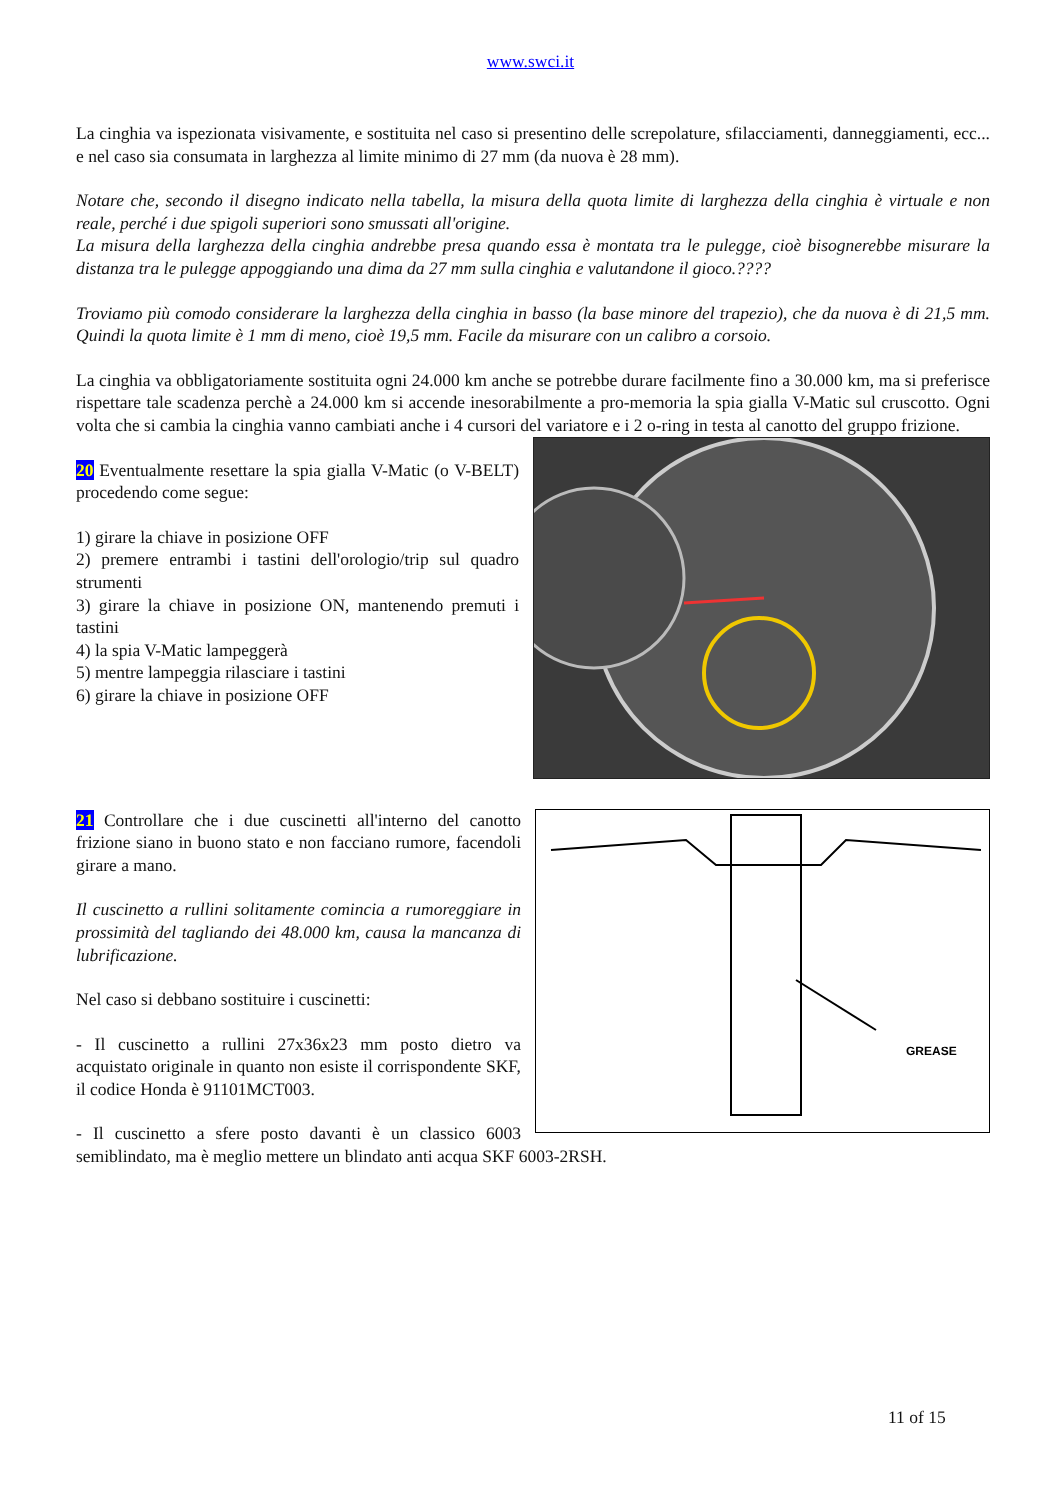www.swci.it
La cinghia va ispezionata visivamente, e sostituita nel caso si presentino delle screpolature, sfilacciamenti, danneggiamenti, ecc... e nel caso sia consumata in larghezza al limite minimo di 27 mm (da nuova è 28 mm).
Notare che, secondo il disegno indicato nella tabella, la misura della quota limite di larghezza della cinghia è virtuale e non reale, perché i due spigoli superiori sono smussati all'origine.
La misura della larghezza della cinghia andrebbe presa quando essa è montata tra le pulegge, cioè bisognerebbe misurare la distanza tra le pulegge appoggiando una dima da 27 mm sulla cinghia e valutandone il gioco.????
Troviamo più comodo considerare la larghezza della cinghia in basso (la base minore del trapezio), che da nuova è di 21,5 mm. Quindi la quota limite è 1 mm di meno, cioè 19,5 mm. Facile da misurare con un calibro a corsoio.
La cinghia va obbligatoriamente sostituita ogni 24.000 km anche se potrebbe durare facilmente fino a 30.000 km, ma si preferisce rispettare tale scadenza perchè a 24.000 km si accende inesorabilmente a pro-memoria la spia gialla V-Matic sul cruscotto. Ogni volta che si cambia la cinghia vanno cambiati anche i 4 cursori del variatore e i 2 o-ring in testa al canotto del gruppo frizione.
20 Eventualmente resettare la spia gialla V-Matic (o V-BELT) procedendo come segue:
1) girare la chiave in posizione OFF
2) premere entrambi i tastini dell'orologio/trip sul quadro strumenti
3) girare la chiave in posizione ON, mantenendo premuti i tastini
4) la spia V-Matic lampeggerà
5) mentre lampeggia rilasciare i tastini
6) girare la chiave in posizione OFF
GREASE
21 Controllare che i due cuscinetti all'interno del canotto frizione siano in buono stato e non facciano rumore, facendoli girare a mano.
Il cuscinetto a rullini solitamente comincia a rumoreggiare in prossimità del tagliando dei 48.000 km, causa la mancanza di lubrificazione.
Nel caso si debbano sostituire i cuscinetti:
- Il cuscinetto a rullini 27x36x23 mm posto dietro va acquistato originale in quanto non esiste il corrispondente SKF, il codice Honda è 91101MCT003.
- Il cuscinetto a sfere posto davanti è un classico 6003 semiblindato, ma è meglio mettere un blindato anti acqua SKF 6003-2RSH.
11 of 15